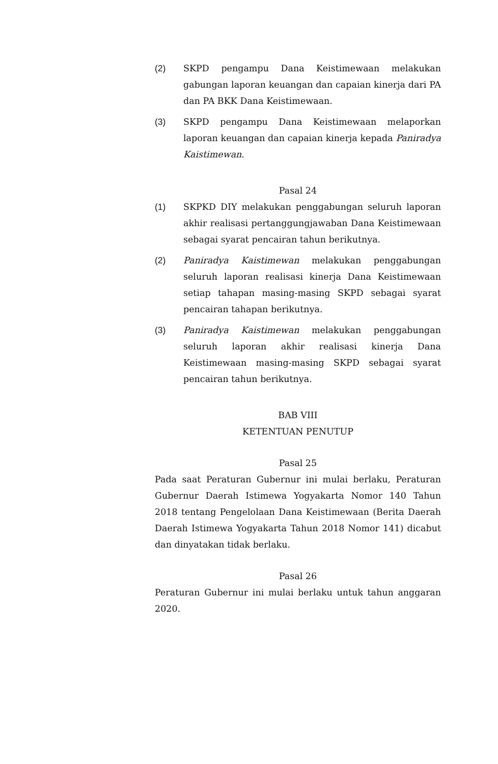(2) SKPD pengampu Dana Keistimewaan melakukan gabungan laporan keuangan dan capaian kinerja dari PA dan PA BKK Dana Keistimewaan.
(3) SKPD pengampu Dana Keistimewaan melaporkan laporan keuangan dan capaian kinerja kepada Paniradya Kaistimewan.
Pasal 24
(1) SKPKD DIY melakukan penggabungan seluruh laporan akhir realisasi pertanggungjawaban Dana Keistimewaan sebagai syarat pencairan tahun berikutnya.
(2) Paniradya Kaistimewan melakukan penggabungan seluruh laporan realisasi kinerja Dana Keistimewaan setiap tahapan masing-masing SKPD sebagai syarat pencairan tahapan berikutnya.
(3) Paniradya Kaistimewan melakukan penggabungan seluruh laporan akhir realisasi kinerja Dana Keistimewaan masing-masing SKPD sebagai syarat pencairan tahun berikutnya.
BAB VIII
KETENTUAN PENUTUP
Pasal 25
Pada saat Peraturan Gubernur ini mulai berlaku, Peraturan Gubernur Daerah Istimewa Yogyakarta Nomor 140 Tahun 2018 tentang Pengelolaan Dana Keistimewaan (Berita Daerah Daerah Istimewa Yogyakarta Tahun 2018 Nomor 141) dicabut dan dinyatakan tidak berlaku.
Pasal 26
Peraturan Gubernur ini mulai berlaku untuk tahun anggaran 2020.